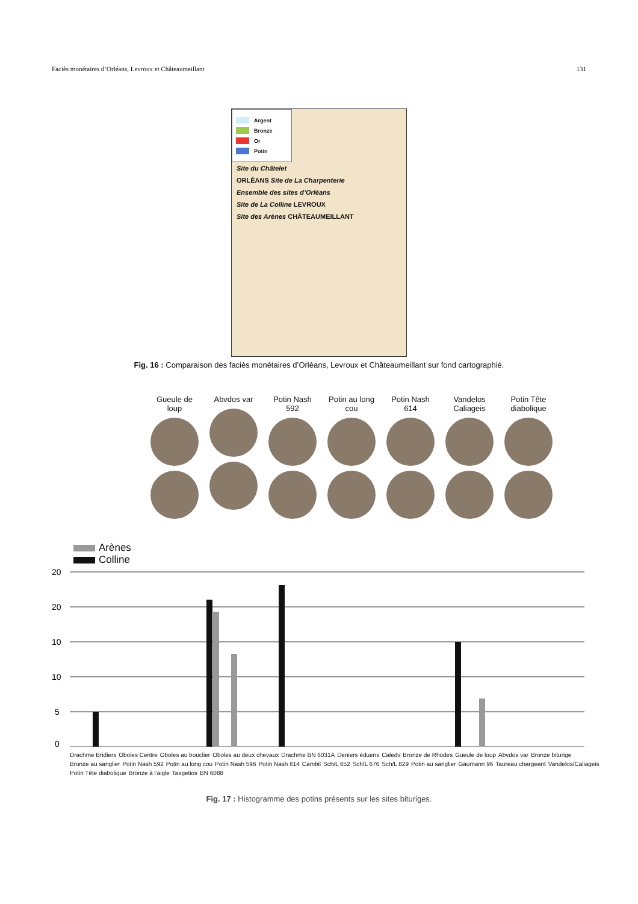Faciès monétaires d’Orléans, Levroux et Châteaumeillant 131
Argent
Bronze
Or
Potin
Site du Châtelet
ORLÉANS Site de La Charpenterie
Ensemble des sites d’Orléans
Site de La Colline LEVROUX
Site des Arènes CHÂTEAUMEILLANT
Fig. 16 : Comparaison des faciès monétaires d’Orléans, Levroux et Châteaumeillant sur fond cartographié.
Gueule de loup
Abvdos var Potin Nash 592
Potin au long cou
Potin Nash 614
Vandelos Caliageis
Potin Tête diabolique
Arènes
Colline
20
20
10
10
5
0
Drachme Bridiers Oboles Centre Oboles au bouclier Oboles au deux chevaux Drachme BN 6031A Deniers éduens Caledv Bronze de Rhodes Gueule de loup Abvdos var Bronze biturige Bronze au sanglier Potin Nash 592 Potin au long cou Potin Nash 596 Potin Nash 614 Cambil Sch/L 652 Sch/L 676 Sch/L 829 Potin au sanglier Gäumann 96 Taureau chargeant Vandelos/Caliageis Potin Tête diabolique Bronze à l'aigle Tasgetios BN 6088
Fig. 17 : Histogramme des potins présents sur les sites bituriges.